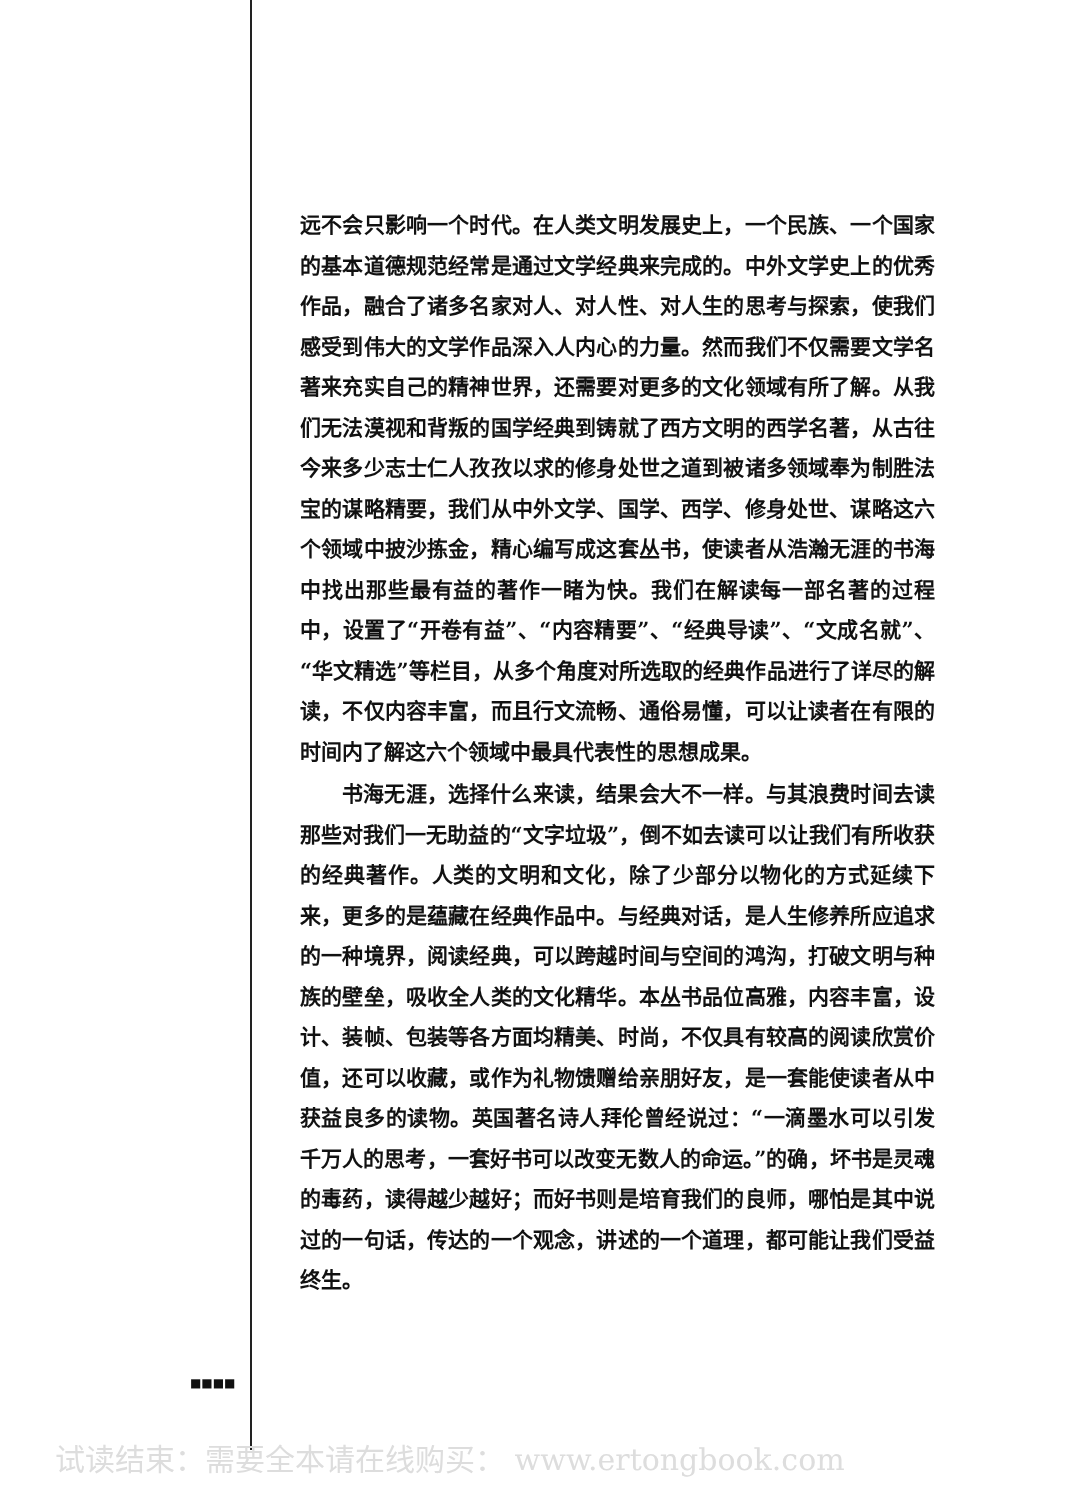远不会只影响一个时代。在人类文明发展史上，一个民族、一个国家的基本道德规范经常是通过文学经典来完成的。中外文学史上的优秀作品，融合了诸多名家对人、对人性、对人生的思考与探索，使我们感受到伟大的文学作品深入人内心的力量。然而我们不仅需要文学名著来充实自己的精神世界，还需要对更多的文化领域有所了解。从我们无法漠视和背叛的国学经典到铸就了西方文明的西学名著，从古往今来多少志士仁人孜孜以求的修身处世之道到被诸多领域奉为制胜法宝的谋略精要，我们从中外文学、国学、西学、修身处世、谋略这六个领域中披沙拣金，精心编写成这套丛书，使读者从浩瀚无涯的书海中找出那些最有益的著作一睹为快。我们在解读每一部名著的过程中，设置了“开卷有益”、“内容精要”、“经典导读”、“文成名就”、“华文精选”等栏目，从多个角度对所选取的经典作品进行了详尽的解读，不仅内容丰富，而且行文流畅、通俗易懂，可以让读者在有限的时间内了解这六个领域中最具代表性的思想成果。
书海无涯，选择什么来读，结果会大不一样。与其浪费时间去读那些对我们一无助益的“文字垃圾”，倒不如去读可以让我们有所收获的经典著作。人类的文明和文化，除了少部分以物化的方式延续下来，更多的是蕴藏在经典作品中。与经典对话，是人生修养所应追求的一种境界，阅读经典，可以跨越时间与空间的鸿沟，打破文明与种族的壁垒，吸收全人类的文化精华。本丛书品位高雅，内容丰富，设计、装帧、包装等各方面均精美、时尚，不仅具有较高的阅读欣赏价值，还可以收藏，或作为礼物馈赠给亲朋好友，是一套能使读者从中获益良多的读物。英国著名诗人拜伦曾经说过：“一滴墨水可以引发千万人的思考，一套好书可以改变无数人的命运。”的确，坏书是灵魂的毒药，读得越少越好；而好书则是培育我们的良师，哪怕是其中说过的一句话，传达的一个观念，讲述的一个道理，都可能让我们受益终生。
■■■■
试读结束：需要全本请在线购买： www.ertongbook.com